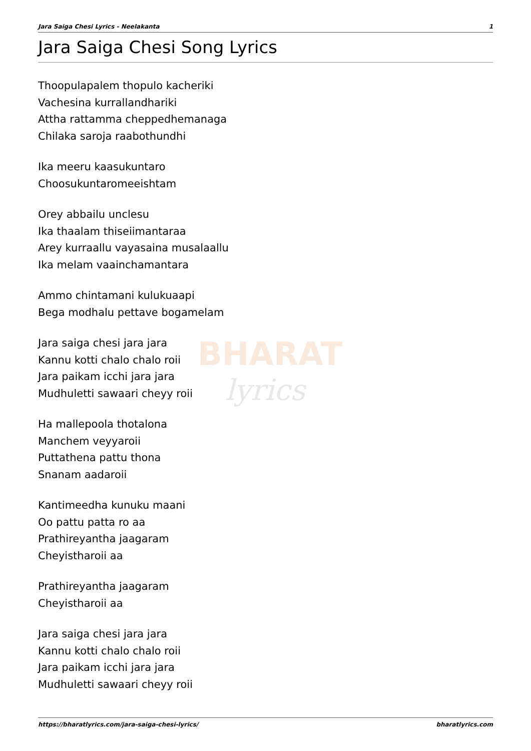BHARAT
lyrics
Jara Saiga Chesi Lyrics - Neelakanta 1
Jara Saiga Chesi Song Lyrics
Thoopulapalem thopulo kacheriki
Vachesina kurrallandhariki
Attha rattamma cheppedhemanaga
Chilaka saroja raabothundhi
Ika meeru kaasukuntaro
Choosukuntaromeeishtam
Orey abbailu unclesu
Ika thaalam thiseiimantaraa
Arey kurraallu vayasaina musalaallu
Ika melam vaainchamantara
Ammo chintamani kulukuaapi
Bega modhalu pettave bogamelam
Jara saiga chesi jara jara
Kannu kotti chalo chalo roii
Jara paikam icchi jara jara
Mudhuletti sawaari cheyy roii
Ha mallepoola thotalona
Manchem veyyaroii
Puttathena pattu thona
Snanam aadaroii
Kantimeedha kunuku maani
Oo pattu patta ro aa
Prathireyantha jaagaram
Cheyistharoii aa
Prathireyantha jaagaram
Cheyistharoii aa
Jara saiga chesi jara jara
Kannu kotti chalo chalo roii
Jara paikam icchi jara jara
Mudhuletti sawaari cheyy roii
https://bharatlyrics.com/jara-saiga-chesi-lyrics/ bharatlyrics.com